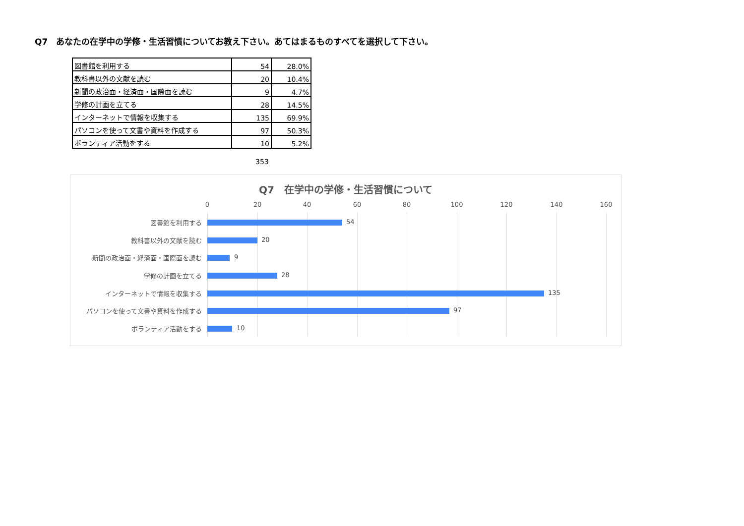Q7　あなたの在学中の学修・生活習慣についてお教え下さい。あてはまるものすべてを選択して下さい。
| 図書館を利用する | 54 | 28.0% |
| 教科書以外の文献を読む | 20 | 10.4% |
| 新聞の政治面・経済面・国際面を読む | 9 | 4.7% |
| 学修の計画を立てる | 28 | 14.5% |
| インターネットで情報を収集する | 135 | 69.9% |
| パソコンを使って文書や資料を作成する | 97 | 50.3% |
| ボランティア活動をする | 10 | 5.2% |
353
Q7　在学中の学修・生活習慣について
0 20 40 60 80 100 120 140 160
図書館を利用する 54
教科書以外の文献を読む 20
新聞の政治面・経済面・国際面を読む 9
学修の計画を立てる 28
インターネットで情報を収集する 135
パソコンを使って文書や資料を作成する 97
ボランティア活動をする 10